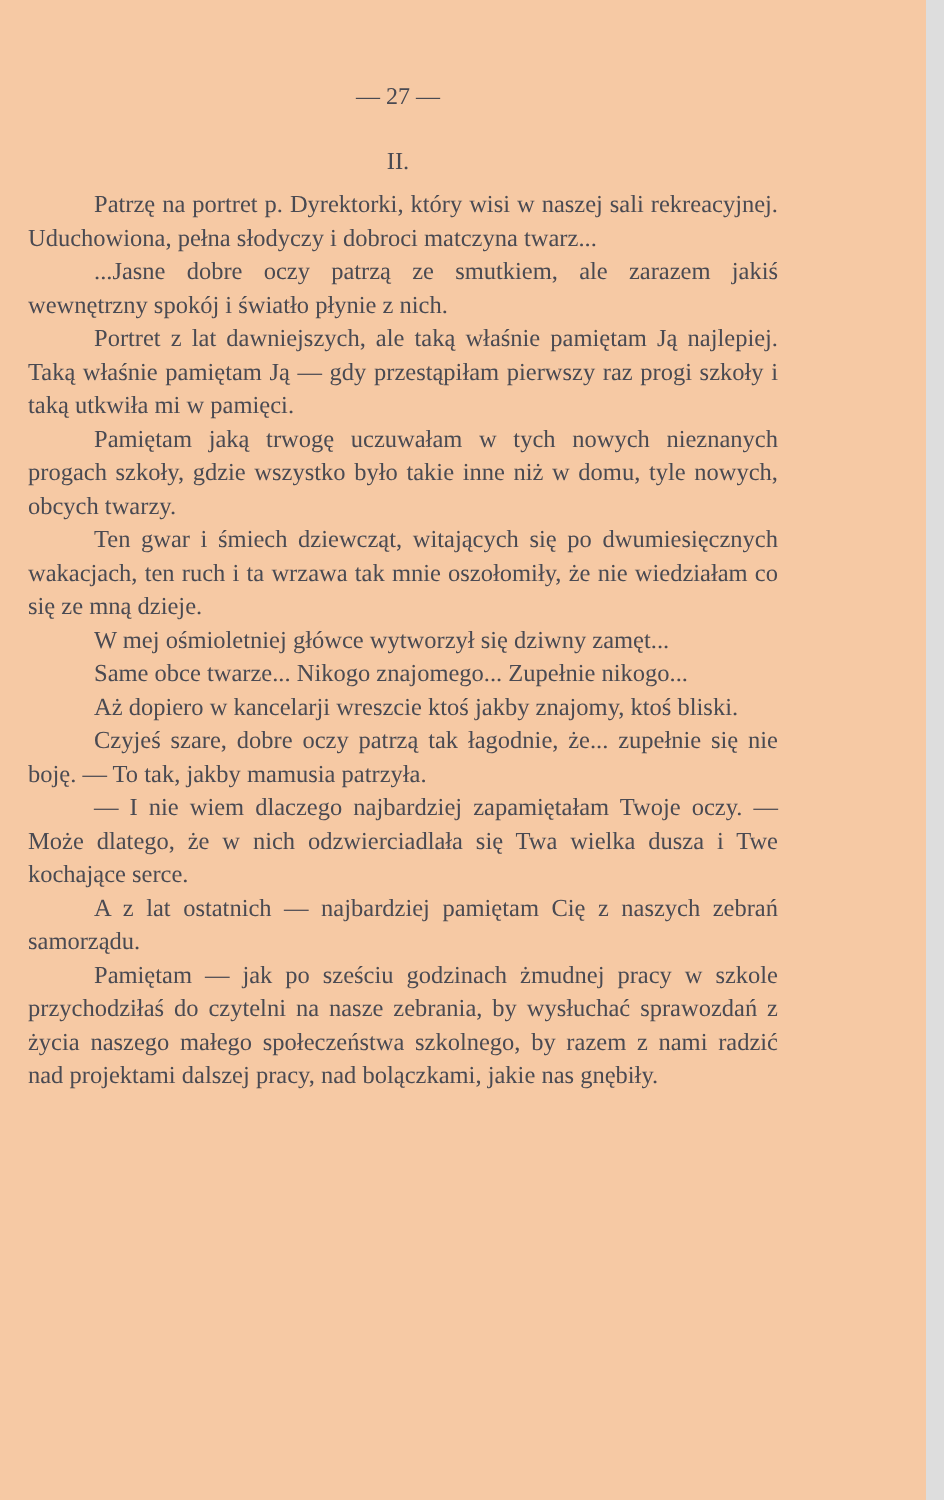— 27 —
II.
Patrzę na portret p. Dyrektorki, który wisi w naszej sali rekreacyjnej. Uduchowiona, pełna słodyczy i dobroci matczyna twarz...
...Jasne dobre oczy patrzą ze smutkiem, ale zarazem jakiś wewnętrzny spokój i światło płynie z nich.
Portret z lat dawniejszych, ale taką właśnie pamiętam Ją najlepiej. Taką właśnie pamiętam Ją — gdy przestąpiłam pierwszy raz progi szkoły i taką utkwiła mi w pamięci.
Pamiętam jaką trwogę uczuwałam w tych nowych nieznanych progach szkoły, gdzie wszystko było takie inne niż w domu, tyle nowych, obcych twarzy.
Ten gwar i śmiech dziewcząt, witających się po dwumiesięcznych wakacjach, ten ruch i ta wrzawa tak mnie oszołomiły, że nie wiedziałam co się ze mną dzieje.
W mej ośmioletniej główce wytworzył się dziwny zamęt...
Same obce twarze... Nikogo znajomego... Zupełnie nikogo...
Aż dopiero w kancelarji wreszcie ktoś jakby znajomy, ktoś bliski.
Czyjeś szare, dobre oczy patrzą tak łagodnie, że... zupełnie się nie boję. — To tak, jakby mamusia patrzyła.
— I nie wiem dlaczego najbardziej zapamiętałam Twoje oczy. — Może dlatego, że w nich odzwierciadlała się Twa wielka dusza i Twe kochające serce.
A z lat ostatnich — najbardziej pamiętam Cię z naszych zebrań samorządu.
Pamiętam — jak po sześciu godzinach żmudnej pracy w szkole przychodziłaś do czytelni na nasze zebrania, by wysłuchać sprawozdań z życia naszego małego społeczeństwa szkolnego, by razem z nami radzić nad projektami dalszej pracy, nad bolączkami, jakie nas gnębiły.